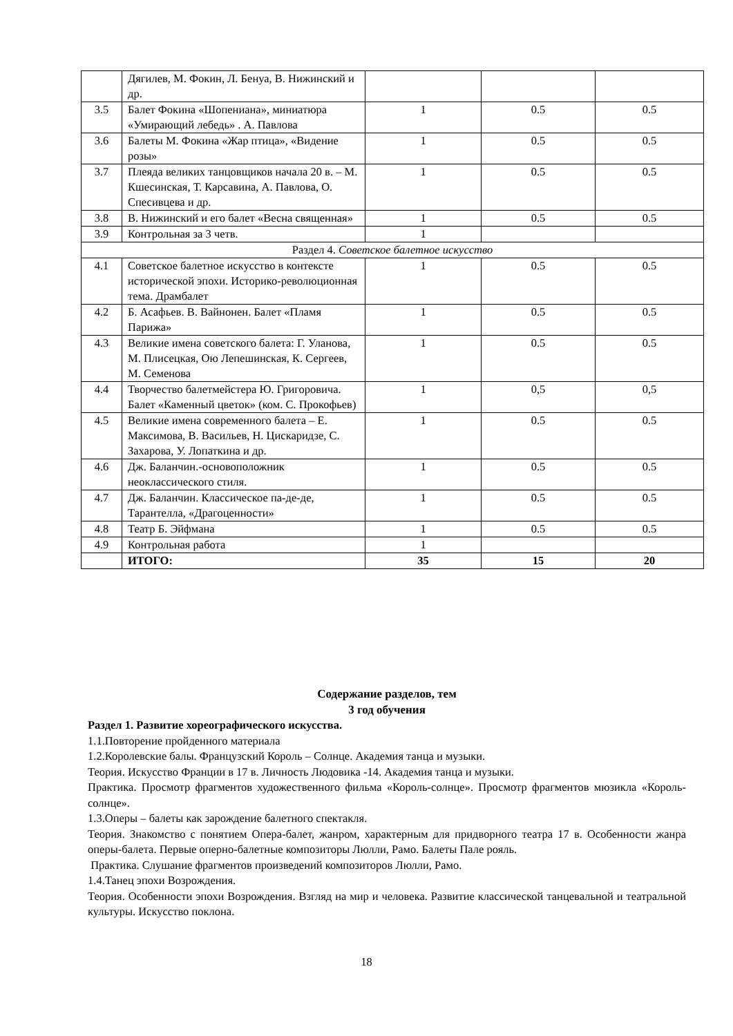| | Дягилев, М. Фокин, Л. Бенуа, В. Нижинский и др. | | | |
| 3.5 | Балет Фокина «Шопениана», миниатюра «Умирающий лебедь» . А. Павлова | 1 | 0.5 | 0.5 |
| 3.6 | Балеты М. Фокина «Жар птица», «Видение розы» | 1 | 0.5 | 0.5 |
| 3.7 | Плеяда великих танцовщиков начала 20 в. – М. Кшесинская, Т. Карсавина, А. Павлова, О. Спесивцева и др. | 1 | 0.5 | 0.5 |
| 3.8 | В. Нижинский и его балет «Весна священная» | 1 | 0.5 | 0.5 |
| 3.9 | Контрольная за 3 четв. | 1 | | |
| Раздел 4. Советское балетное искусство | | | | |
| 4.1 | Советское балетное искусство в контексте исторической эпохи. Историко-революционная тема. Драмбалет | 1 | 0.5 | 0.5 |
| 4.2 | Б. Асафьев. В. Вайнонен. Балет «Пламя Парижа» | 1 | 0.5 | 0.5 |
| 4.3 | Великие имена советского балета: Г. Уланова, М. Плисецкая, Ою Лепешинская, К. Сергеев, М. Семенова | 1 | 0.5 | 0.5 |
| 4.4 | Творчество балетмейстера Ю. Григоровича. Балет «Каменный цветок» (ком. С. Прокофьев) | 1 | 0,5 | 0,5 |
| 4.5 | Великие имена современного балета – Е. Максимова, В. Васильев, Н. Цискаридзе, С. Захарова, У. Лопаткина и др. | 1 | 0.5 | 0.5 |
| 4.6 | Дж. Баланчин.-основоположник неоклассического стиля. | 1 | 0.5 | 0.5 |
| 4.7 | Дж. Баланчин. Классическое па-де-де, Тарантелла, «Драгоценности» | 1 | 0.5 | 0.5 |
| 4.8 | Театр Б. Эйфмана | 1 | 0.5 | 0.5 |
| 4.9 | Контрольная работа | 1 | | |
| | ИТОГО: | 35 | 15 | 20 |
Содержание разделов, тем
3 год обучения
Раздел 1. Развитие хореографического искусства.
1.1.Повторение пройденного материала
1.2.Королевские балы. Французский Король – Солнце. Академия танца и музыки.
Теория. Искусство Франции в 17 в. Личность Людовика -14. Академия танца и музыки.
Практика. Просмотр фрагментов художественного фильма «Король-солнце». Просмотр фрагментов мюзикла «Король-солнце».
1.3.Оперы – балеты как зарождение балетного спектакля.
Теория. Знакомство с понятием Опера-балет, жанром, характерным для придворного театра 17 в. Особенности жанра оперы-балета. Первые оперно-балетные композиторы Люлли, Рамо. Балеты Пале рояль.
Практика. Слушание фрагментов произведений композиторов Люлли, Рамо.
1.4.Танец эпохи Возрождения.
Теория. Особенности эпохи Возрождения. Взгляд на мир и человека. Развитие классической танцевальной и театральной культуры. Искусство поклона.
18